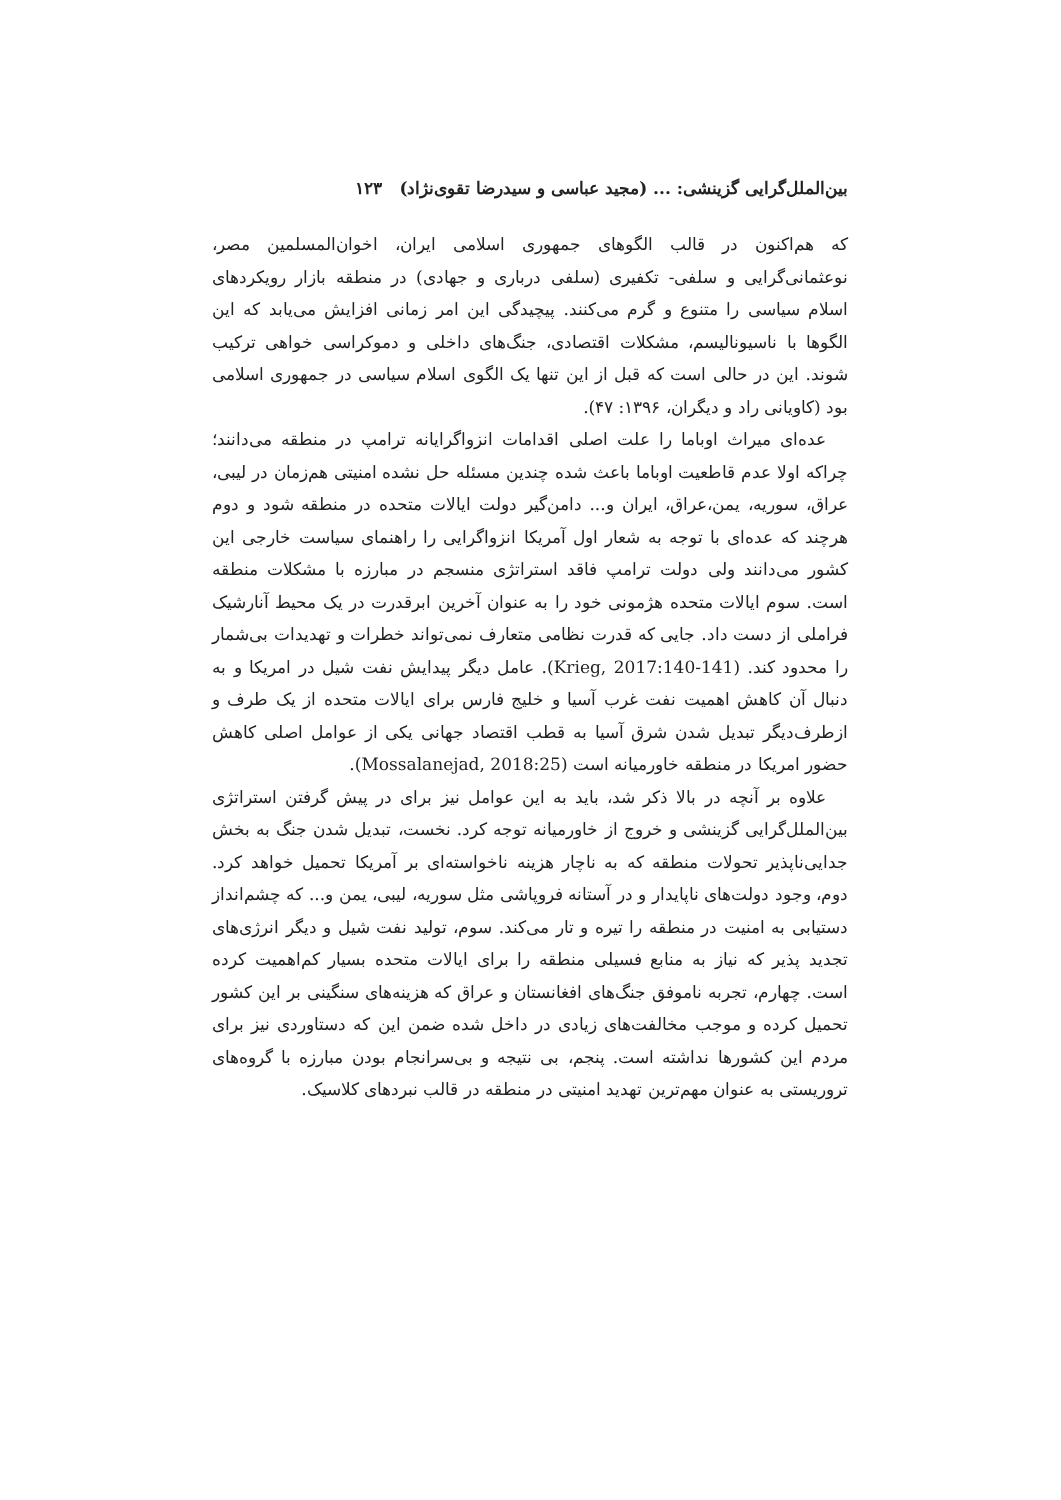بین‌الملل‌گرایی گزینشی: ... (مجید عباسی و سیدرضا تقوی‌نژاد) ۱۲۳
که هم‌اکنون در قالب الگوهای جمهوری اسلامی ایران، اخوان‌المسلمین مصر، نوعثمانی‌گرایی و سلفی- تکفیری (سلفی درباری و جهادی) در منطقه بازار رویکردهای اسلام سیاسی را متنوع و گرم می‌کنند. پیچیدگی این امر زمانی افزایش می‌یابد که این الگوها با ناسیونالیسم، مشکلات اقتصادی، جنگ‌های داخلی و دموکراسی خواهی ترکیب شوند. این در حالی است که قبل از این تنها یک الگوی اسلام سیاسی در جمهوری اسلامی بود (کاویانی راد و دیگران، ۱۳۹۶: ۴۷).
عده‌ای میراث اوباما را علت اصلی اقدامات انزواگرایانه ترامپ در منطقه می‌دانند؛ چراکه اولا عدم قاطعیت اوباما باعث شده چندین مسئله حل نشده امنیتی هم‌زمان در لیبی، عراق، سوریه، یمن،عراق، ایران و... دامن‌گیر دولت ایالات متحده در منطقه شود و دوم هرچند که عده‌ای با توجه به شعار اول آمریکا انزواگرایی را راهنمای سیاست خارجی این کشور می‌دانند ولی دولت ترامپ فاقد استراتژی منسجم در مبارزه با مشکلات منطقه است. سوم ایالات متحده هژمونی خود را به عنوان آخرین ابرقدرت در یک محیط آنارشیک فراملی از دست داد. جایی که قدرت نظامی متعارف نمی‌تواند خطرات و تهدیدات بی‌شمار را محدود کند. (Krieg, 2017:140-141). عامل دیگر پیدایش نفت شیل در امریکا و به دنبال آن کاهش اهمیت نفت غرب آسیا و خلیج فارس برای ایالات متحده از یک طرف و ازطرف‌دیگر تبدیل شدن شرق آسیا به قطب اقتصاد جهانی یکی از عوامل اصلی کاهش حضور امریکا در منطقه خاورمیانه است (Mossalanejad, 2018:25).
علاوه بر آنچه در بالا ذکر شد، باید به این عوامل نیز برای در پیش گرفتن استراتژی بین‌الملل‌گرایی گزینشی و خروج از خاورمیانه توجه کرد. نخست، تبدیل شدن جنگ به بخش جدایی‌ناپذیر تحولات منطقه که به ناچار هزینه ناخواسته‌ای بر آمریکا تحمیل خواهد کرد. دوم، وجود دولت‌های ناپایدار و در آستانه فروپاشی مثل سوریه، لیبی، یمن و... که چشم‌انداز دستیابی به امنیت در منطقه را تیره و تار می‌کند. سوم، تولید نفت شیل و دیگر انرژی‌های تجدید پذیر که نیاز به منابع فسیلی منطقه را برای ایالات متحده بسیار کم‌اهمیت کرده است. چهارم، تجربه ناموفق جنگ‌های افغانستان و عراق که هزینه‌های سنگینی بر این کشور تحمیل کرده و موجب مخالفت‌های زیادی در داخل شده ضمن این که دستاوردی نیز برای مردم این کشورها نداشته است. پنجم، بی نتیجه و بی‌سرانجام بودن مبارزه با گروه‌های تروریستی به عنوان مهم‌ترین تهدید امنیتی در منطقه در قالب نبردهای کلاسیک.